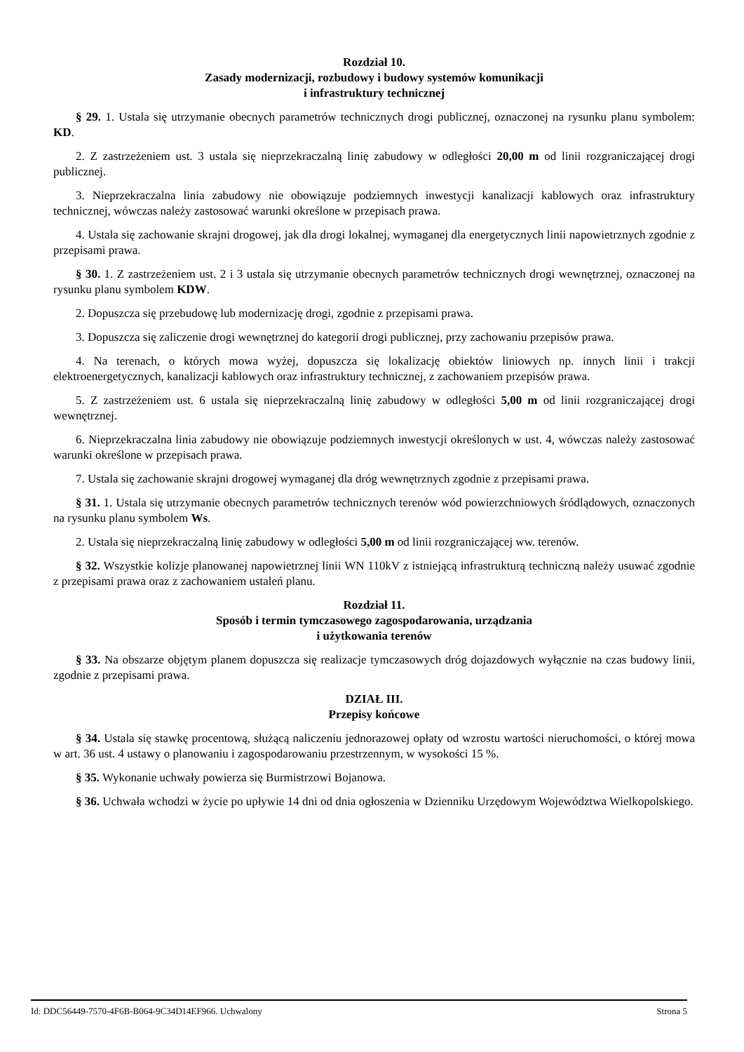Rozdział 10.
Zasady modernizacji, rozbudowy i budowy systemów komunikacji
i infrastruktury technicznej
§ 29. 1. Ustala się utrzymanie obecnych parametrów technicznych drogi publicznej, oznaczonej na rysunku planu symbolem: KD.
2. Z zastrzeżeniem ust. 3 ustala się nieprzekraczalną linię zabudowy w odległości 20,00 m od linii rozgraniczającej drogi publicznej.
3. Nieprzekraczalna linia zabudowy nie obowiązuje podziemnych inwestycji kanalizacji kablowych oraz infrastruktury technicznej, wówczas należy zastosować warunki określone w przepisach prawa.
4. Ustala się zachowanie skrajni drogowej, jak dla drogi lokalnej, wymaganej dla energetycznych linii napowietrznych zgodnie z przepisami prawa.
§ 30. 1. Z zastrzeżeniem ust. 2 i 3 ustala się utrzymanie obecnych parametrów technicznych drogi wewnętrznej, oznaczonej na rysunku planu symbolem KDW.
2. Dopuszcza się przebudowę lub modernizację drogi, zgodnie z przepisami prawa.
3. Dopuszcza się zaliczenie drogi wewnętrznej do kategorii drogi publicznej, przy zachowaniu przepisów prawa.
4. Na terenach, o których mowa wyżej, dopuszcza się lokalizację obiektów liniowych np. innych linii i trakcji elektroenergetycznych, kanalizacji kablowych oraz infrastruktury technicznej, z zachowaniem przepisów prawa.
5. Z zastrzeżeniem ust. 6 ustala się nieprzekraczalną linię zabudowy w odległości 5,00 m od linii rozgraniczającej drogi wewnętrznej.
6. Nieprzekraczalna linia zabudowy nie obowiązuje podziemnych inwestycji określonych w ust. 4, wówczas należy zastosować warunki określone w przepisach prawa.
7. Ustala się zachowanie skrajni drogowej wymaganej dla dróg wewnętrznych zgodnie z przepisami prawa.
§ 31. 1. Ustala się utrzymanie obecnych parametrów technicznych terenów wód powierzchniowych śródlądowych, oznaczonych na rysunku planu symbolem Ws.
2. Ustala się nieprzekraczalną linię zabudowy w odległości 5,00 m od linii rozgraniczającej ww. terenów.
§ 32. Wszystkie kolizje planowanej napowietrznej linii WN 110kV z istniejącą infrastrukturą techniczną należy usuwać zgodnie z przepisami prawa oraz z zachowaniem ustaleń planu.
Rozdział 11.
Sposób i termin tymczasowego zagospodarowania, urządzania
i użytkowania terenów
§ 33. Na obszarze objętym planem dopuszcza się realizacje tymczasowych dróg dojazdowych wyłącznie na czas budowy linii, zgodnie z przepisami prawa.
DZIAŁ III.
Przepisy końcowe
§ 34. Ustala się stawkę procentową, służącą naliczeniu jednorazowej opłaty od wzrostu wartości nieruchomości, o której mowa w art. 36 ust. 4 ustawy o planowaniu i zagospodarowaniu przestrzennym, w wysokości 15 %.
§ 35. Wykonanie uchwały powierza się Burmistrzowi Bojanowa.
§ 36. Uchwała wchodzi w życie po upływie 14 dni od dnia ogłoszenia w Dzienniku Urzędowym Województwa Wielkopolskiego.
Id: DDC56449-7570-4F6B-B064-9C34D14EF966. Uchwalony Strona 5